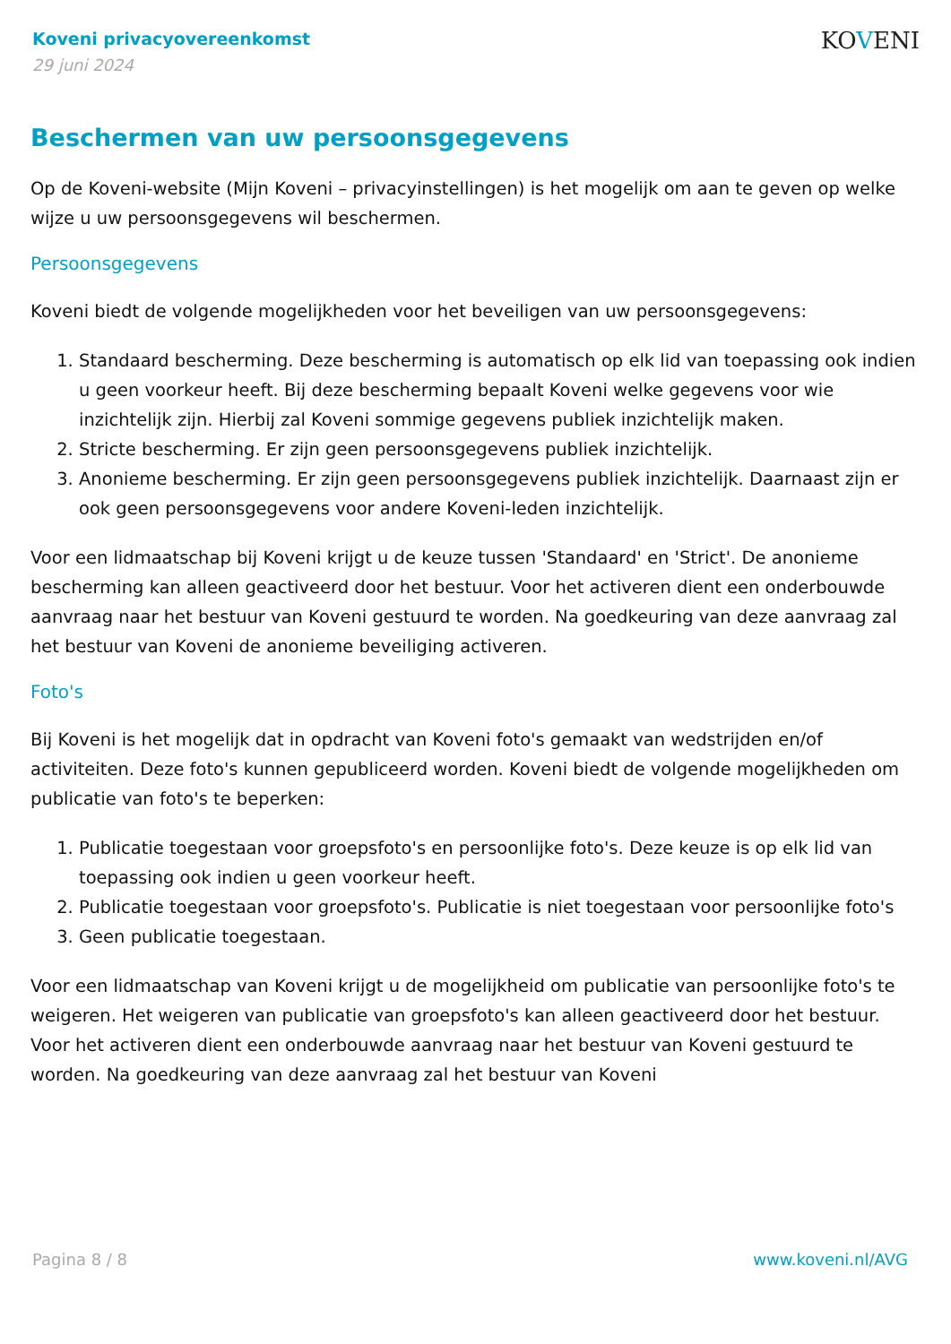KOVENI
Koveni privacyovereenkomst
29 juni 2024
Beschermen van uw persoonsgegevens
Op de Koveni-website (Mijn Koveni – privacyinstellingen) is het mogelijk om aan te geven op welke wijze u uw persoonsgegevens wil beschermen.
Persoonsgegevens
Koveni biedt de volgende mogelijkheden voor het beveiligen van uw persoonsgegevens:
1. Standaard bescherming. Deze bescherming is automatisch op elk lid van toepassing ook indien u geen voorkeur heeft. Bij deze bescherming bepaalt Koveni welke gegevens voor wie inzichtelijk zijn. Hierbij zal Koveni sommige gegevens publiek inzichtelijk maken.
2. Stricte bescherming. Er zijn geen persoonsgegevens publiek inzichtelijk.
3. Anonieme bescherming. Er zijn geen persoonsgegevens publiek inzichtelijk. Daarnaast zijn er ook geen persoonsgegevens voor andere Koveni-leden inzichtelijk.
Voor een lidmaatschap bij Koveni krijgt u de keuze tussen 'Standaard' en 'Strict'. De anonieme bescherming kan alleen geactiveerd door het bestuur. Voor het activeren dient een onderbouwde aanvraag naar het bestuur van Koveni gestuurd te worden. Na goedkeuring van deze aanvraag zal het bestuur van Koveni de anonieme beveiliging activeren.
Foto's
Bij Koveni is het mogelijk dat in opdracht van Koveni foto's gemaakt van wedstrijden en/of activiteiten. Deze foto's kunnen gepubliceerd worden. Koveni biedt de volgende mogelijkheden om publicatie van foto's te beperken:
1. Publicatie toegestaan voor groepsfoto's en persoonlijke foto's. Deze keuze is op elk lid van toepassing ook indien u geen voorkeur heeft.
2. Publicatie toegestaan voor groepsfoto's. Publicatie is niet toegestaan voor persoonlijke foto's
3. Geen publicatie toegestaan.
Voor een lidmaatschap van Koveni krijgt u de mogelijkheid om publicatie van persoonlijke foto's te weigeren. Het weigeren van publicatie van groepsfoto's kan alleen geactiveerd door het bestuur. Voor het activeren dient een onderbouwde aanvraag naar het bestuur van Koveni gestuurd te worden. Na goedkeuring van deze aanvraag zal het bestuur van Koveni
Pagina 8 / 8 www.koveni.nl/AVG